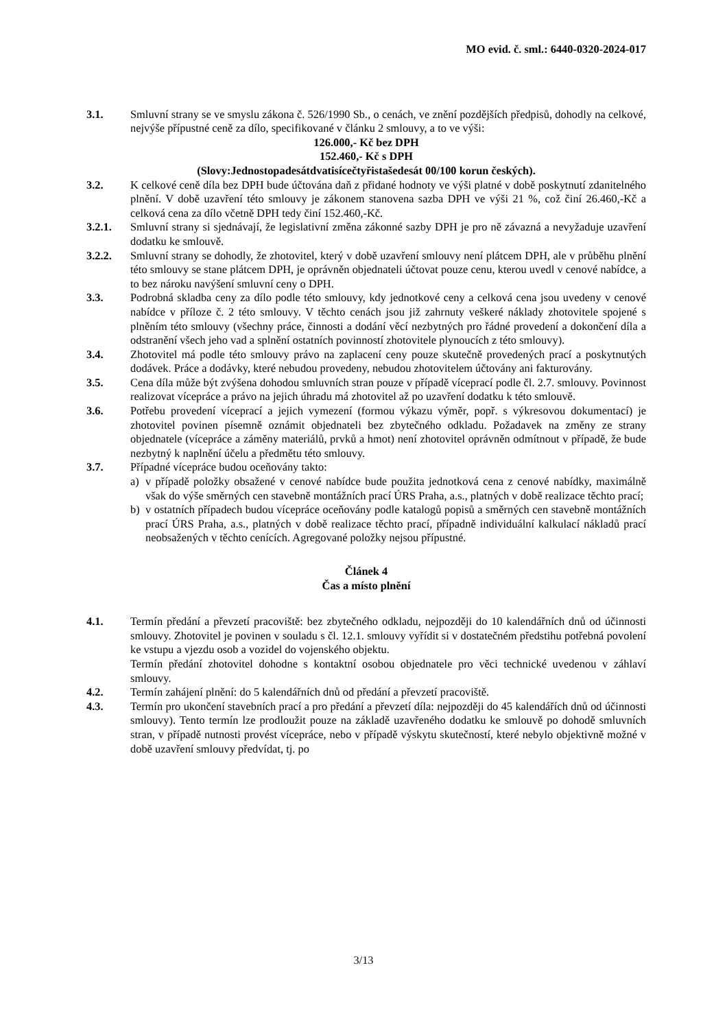MO evid. č. sml.: 6440-0320-2024-017
3.1. Smluvní strany se ve smyslu zákona č. 526/1990 Sb., o cenách, ve znění pozdějších předpisů, dohodly na celkové, nejvýše přípustné ceně za dílo, specifikované v článku 2 smlouvy, a to ve výši:
126.000,- Kč bez DPH
152.460,- Kč s DPH
(Slovy:Jednostopadesátdvatisícečtyřistašedesát 00/100 korun českých).
3.2. K celkové ceně díla bez DPH bude účtována daň z přidané hodnoty ve výši platné v době poskytnutí zdanitelného plnění. V době uzavření této smlouvy je zákonem stanovena sazba DPH ve výši 21 %, což činí 26.460,-Kč a celková cena za dílo včetně DPH tedy činí 152.460,-Kč.
3.2.1. Smluvní strany si sjednávají, že legislativní změna zákonné sazby DPH je pro ně závazná a nevyžaduje uzavření dodatku ke smlouvě.
3.2.2. Smluvní strany se dohodly, že zhotovitel, který v době uzavření smlouvy není plátcem DPH, ale v průběhu plnění této smlouvy se stane plátcem DPH, je oprávněn objednateli účtovat pouze cenu, kterou uvedl v cenové nabídce, a to bez nároku navýšení smluvní ceny o DPH.
3.3. Podrobná skladba ceny za dílo podle této smlouvy, kdy jednotkové ceny a celková cena jsou uvedeny v cenové nabídce v příloze č. 2 této smlouvy. V těchto cenách jsou již zahrnuty veškeré náklady zhotovitele spojené s plněním této smlouvy (všechny práce, činnosti a dodání věcí nezbytných pro řádné provedení a dokončení díla a odstranění všech jeho vad a splnění ostatních povinností zhotovitele plynoucích z této smlouvy).
3.4. Zhotovitel má podle této smlouvy právo na zaplacení ceny pouze skutečně provedených prací a poskytnutých dodávek. Práce a dodávky, které nebudou provedeny, nebudou zhotovitelem účtovány ani fakturovány.
3.5. Cena díla může být zvýšena dohodou smluvních stran pouze v případě víceprací podle čl. 2.7. smlouvy. Povinnost realizovat vícepráce a právo na jejich úhradu má zhotovitel až po uzavření dodatku k této smlouvě.
3.6. Potřebu provedení víceprací a jejich vymezení (formou výkazu výměr, popř. s výkresovou dokumentací) je zhotovitel povinen písemně oznámit objednateli bez zbytečného odkladu. Požadavek na změny ze strany objednatele (vícepráce a záměny materiálů, prvků a hmot) není zhotovitel oprávněn odmítnout v případě, že bude nezbytný k naplnění účelu a předmětu této smlouvy.
3.7. Případné vícepráce budou oceňovány takto:
a) v případě položky obsažené v cenové nabídce bude použita jednotková cena z cenové nabídky, maximálně však do výše směrných cen stavebně montážních prací ÚRS Praha, a.s., platných v době realizace těchto prací;
b) v ostatních případech budou vícepráce oceňovány podle katalogů popisů a směrných cen stavebně montážních prací ÚRS Praha, a.s., platných v době realizace těchto prací, případně individuální kalkulací nákladů prací neobsažených v těchto cenících. Agregované položky nejsou přípustné.
Článek 4
Čas a místo plnění
4.1. Termín předání a převzetí pracoviště: bez zbytečného odkladu, nejpozději do 10 kalendářních dnů od účinnosti smlouvy. Zhotovitel je povinen v souladu s čl. 12.1. smlouvy vyřídit si v dostatečném předstihu potřebná povolení ke vstupu a vjezdu osob a vozidel do vojenského objektu.
Termín předání zhotovitel dohodne s kontaktní osobou objednatele pro věci technické uvedenou v záhlaví smlouvy.
4.2. Termín zahájení plnění: do 5 kalendářních dnů od předání a převzetí pracoviště.
4.3. Termín pro ukončení stavebních prací a pro předání a převzetí díla: nejpozději do 45 kalendářích dnů od účinnosti smlouvy). Tento termín lze prodloužit pouze na základě uzavřeného dodatku ke smlouvě po dohodě smluvních stran, v případě nutnosti provést vícepráce, nebo v případě výskytu skutečností, které nebylo objektivně možné v době uzavření smlouvy předvídat, tj. po
3/13